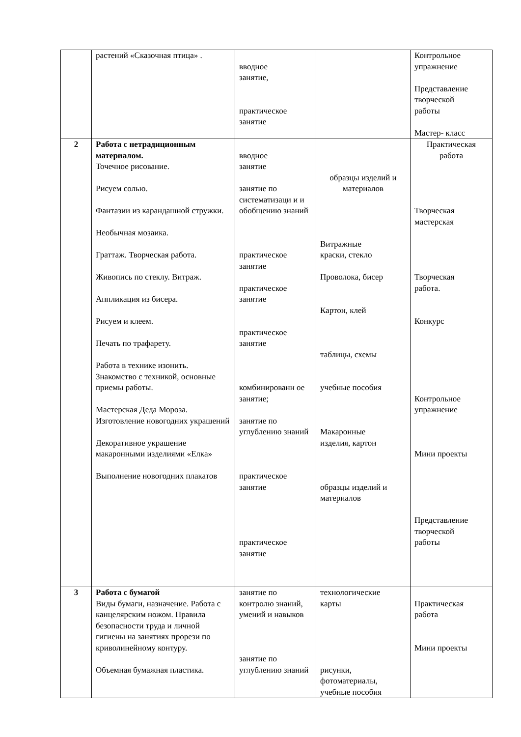| | растений «Сказочная птица» . | вводное занятие, практическое занятие | | Контрольное упражнение Представление творческой работы Мастер- класс |
| 2 | Работа с нетрадиционным материалом. Точечное рисование. Рисуем солью. Фантазии из карандашной стружки. Необычная мозаика. Граттаж. Творческая работа. Живопись по стеклу. Витраж. Аппликация из бисера. Рисуем и клеем. Печать по трафарету. Работа в технике изонить. Знакомство с техникой, основные приемы работы. Мастерская Деда Мороза. Изготовление новогодних украшений Декоративное украшение макаронными изделиями «Елка» Выполнение новогодних плакатов | вводное занятие занятие по систематизаци и и обобщению знаний практическое занятие практическое занятие практическое занятие комбинированн ое занятие; занятие по углублению знаний практическое занятие практическое занятие | образцы изделий и материалов Витражные краски, стекло Проволока, бисер Картон, клей таблицы, схемы учебные пособия Макаронные изделия, картон образцы изделий и материалов | Практическая работа Творческая мастерская Творческая работа. Конкурс Контрольное упражнение Мини проекты Представление творческой работы |
| 3 | Работа с бумагой Виды бумаги, назначение. Работа с канцелярским ножом. Правила безопасности труда и личной гигиены на занятиях прорези по криволинейному контуру. Объемная бумажная пластика. | занятие по контролю знаний, умений и навыков занятие по углублению знаний | технологические карты рисунки, фотоматериалы, учебные пособия | Практическая работа Мини проекты |